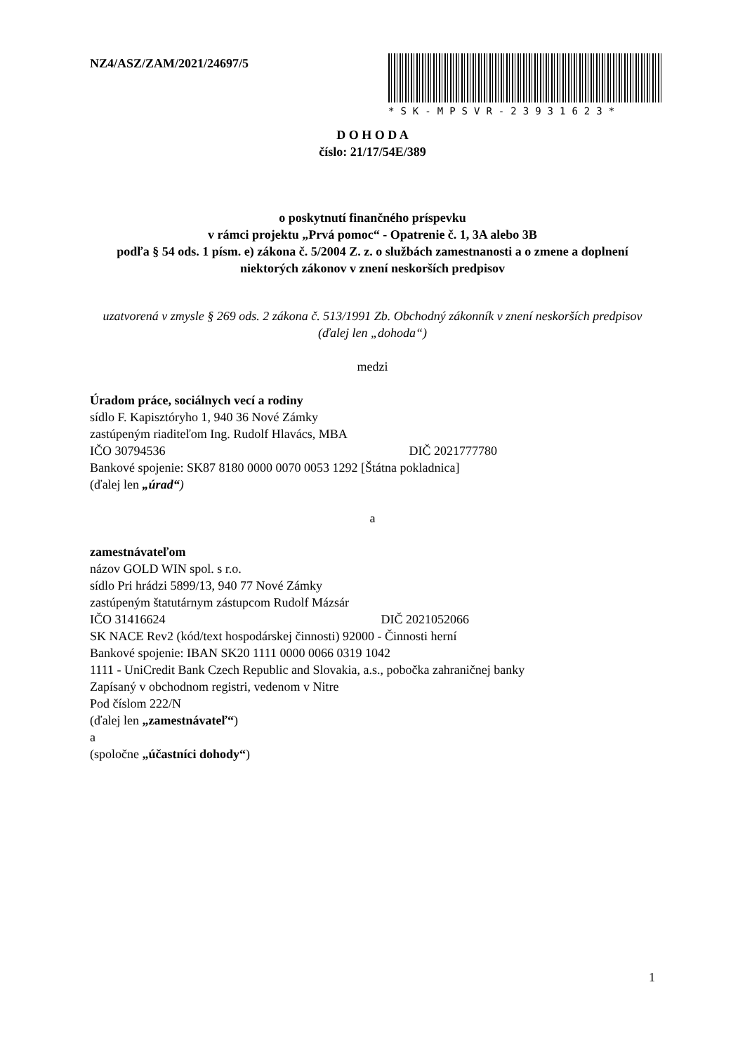NZ4/ASZ/ZAM/2021/24697/5 *SK-MPSVR-23931623*
D O H O D A
číslo: 21/17/54E/389
o poskytnutí finančného príspevku
v rámci projektu „Prvá pomoc“ - Opatrenie č. 1, 3A alebo 3B
podľa § 54 ods. 1 písm. e) zákona č. 5/2004 Z. z. o službách zamestnanosti a o zmene a doplnení niektorých zákonov v znení neskorších predpisov
uzatvorená v zmysle § 269 ods. 2 zákona č. 513/1991 Zb. Obchodný zákonník v znení neskorších predpisov
(ďalej len „dohoda“)
medzi
Úradom práce, sociálnych vecí a rodiny
sídlo F. Kapisztóryho 1, 940 36 Nové Zámky
zastúpeným riaditeľom Ing. Rudolf Hlavács, MBA
IČO 30794536 DIČ 2021777780
Bankové spojenie: SK87 8180 0000 0070 0053 1292 [Štátna pokladnica]
(ďalej len „úrad“)
a
zamestnávateľom
názov GOLD WIN spol. s r.o.
sídlo Pri hrádzi 5899/13, 940 77 Nové Zámky
zastúpeným štatutárnym zástupcom Rudolf Mázsár
IČO 31416624 DIČ 2021052066
SK NACE Rev2 (kód/text hospodárskej činnosti) 92000 - Činnosti herní
Bankové spojenie: IBAN SK20 1111 0000 0066 0319 1042
1111 - UniCredit Bank Czech Republic and Slovakia, a.s., pobočka zahraničnej banky
Zapísaný v obchodnom registri, vedenom v Nitre
Pod číslom 222/N
(ďalej len „zamestnávateľ“)
a
(spoločne „účastníci dohody“)
1